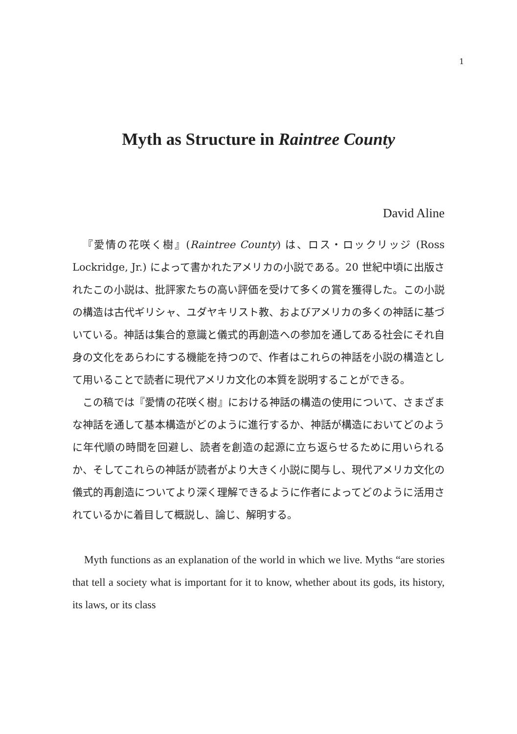1
Myth as Structure in Raintree County
David Aline
『愛情の花咲く樹』(Raintree County) は、ロス・ロックリッジ (Ross Lockridge, Jr.) によって書かれたアメリカの小説である。20 世紀中頃に出版されたこの小説は、批評家たちの高い評価を受けて多くの賞を獲得した。この小説の構造は古代ギリシャ、ユダヤキリスト教、およびアメリカの多くの神話に基づいている。神話は集合的意識と儀式的再創造への参加を通してある社会にそれ自身の文化をあらわにする機能を持つので、作者はこれらの神話を小説の構造として用いることで読者に現代アメリカ文化の本質を説明することができる。
この稿では『愛情の花咲く樹』における神話の構造の使用について、さまざまな神話を通して基本構造がどのように進行するか、神話が構造においてどのように年代順の時間を回避し、読者を創造の起源に立ち返らせるために用いられるか、そしてこれらの神話が読者がより大きく小説に関与し、現代アメリカ文化の儀式的再創造についてより深く理解できるように作者によってどのように活用されているかに着目して概説し、論じ、解明する。
Myth functions as an explanation of the world in which we live. Myths “are stories that tell a society what is important for it to know, whether about its gods, its history, its laws, or its class